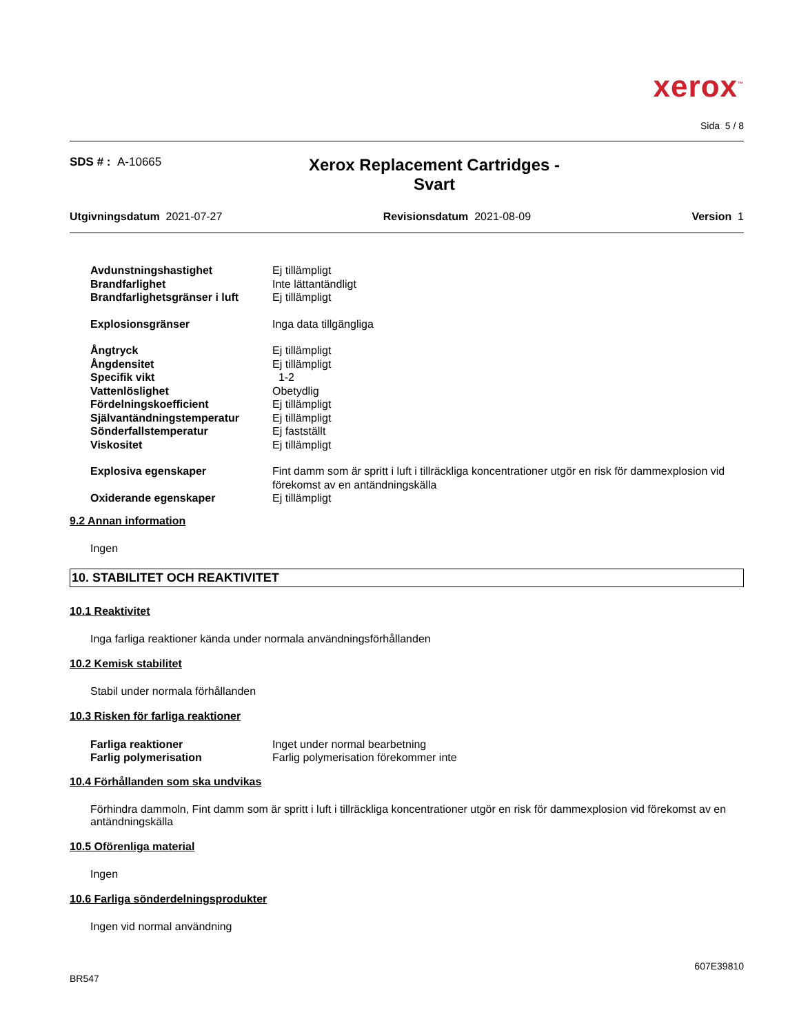xerox<sup>™</sup>
Sida 5 / 8
SDS # : A-10665
Xerox Replacement Cartridges -
Svart
Utgivningsdatum 2021-07-27 Revisionsdatum 2021-08-09 Version 1
| Avdunstningshastighet | Ej tillämpligt |
| Brandfarlighet | Inte lättantändligt |
| Brandfarlighetsgränser i luft | Ej tillämpligt |
| Explosionsgränser | Inga data tillgängliga |
| Ångtryck | Ej tillämpligt |
| Ångdensitet | Ej tillämpligt |
| Specifik vikt | 1-2 |
| Vattenlöslighet | Obetydlig |
| Fördelningskoefficient | Ej tillämpligt |
| Självantändningstemperatur | Ej tillämpligt |
| Sönderfallstemperatur | Ej fastställt |
| Viskositet | Ej tillämpligt |
| Explosiva egenskaper | Fint damm som är spritt i luft i tillräckliga koncentrationer utgör en risk för dammexplosion vid förekomst av en antändningskälla |
| Oxiderande egenskaper | Ej tillämpligt |
9.2 Annan information
Ingen
10. STABILITET OCH REAKTIVITET
10.1 Reaktivitet
Inga farliga reaktioner kända under normala användningsförhållanden
10.2 Kemisk stabilitet
Stabil under normala förhållanden
10.3 Risken för farliga reaktioner
| Farliga reaktioner | Inget under normal bearbetning |
| Farlig polymerisation | Farlig polymerisation förekommer inte |
10.4 Förhållanden som ska undvikas
Förhindra dammoln, Fint damm som är spritt i luft i tillräckliga koncentrationer utgör en risk för dammexplosion vid förekomst av en antändningskälla
10.5 Oförenliga material
Ingen
10.6 Farliga sönderdelningsprodukter
Ingen vid normal användning
BR547 607E39810